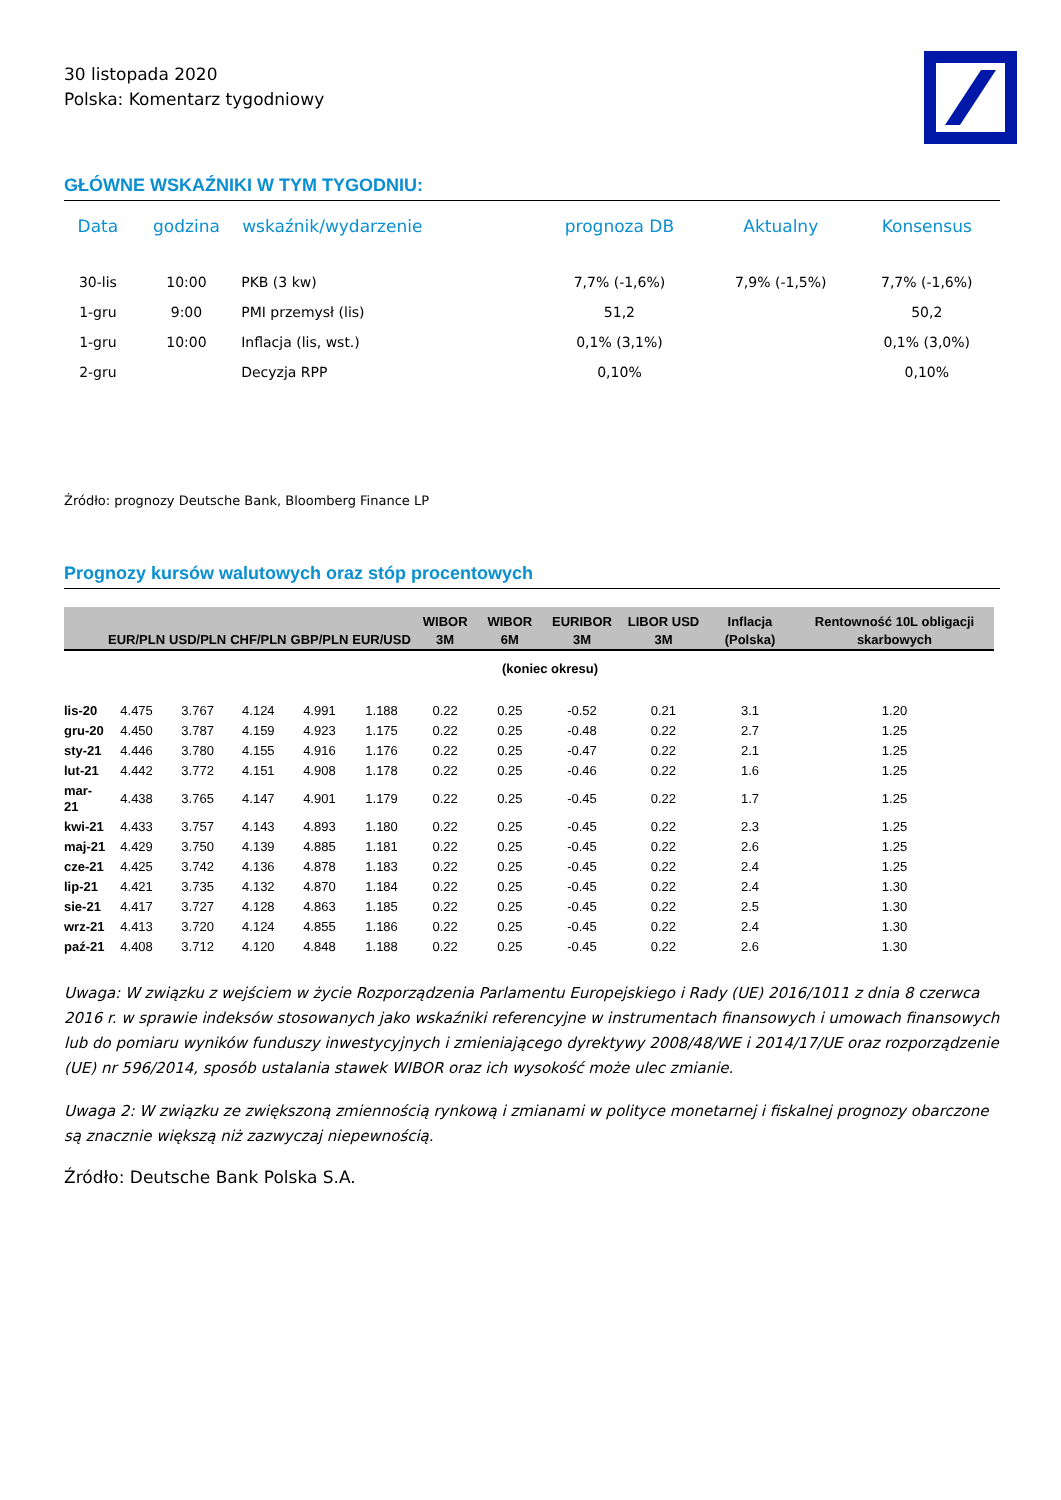30 listopada 2020
Polska: Komentarz tygodniowy
GŁÓWNE WSKAŹNIKI W TYM TYGODNIU:
| Data | godzina | wskaźnik/wydarzenie | prognoza DB | Aktualny | Konsensus |
| --- | --- | --- | --- | --- | --- |
| 30-lis | 10:00 | PKB (3 kw) | 7,7% (-1,6%) | 7,9% (-1,5%) | 7,7% (-1,6%) |
| 1-gru | 9:00 | PMI przemysł (lis) | 51,2 | | 50,2 |
| 1-gru | 10:00 | Inflacja (lis, wst.) | 0,1% (3,1%) | | 0,1% (3,0%) |
| 2-gru | | Decyzja RPP | 0,10% | | 0,10% |
Źródło: prognozy Deutsche Bank, Bloomberg Finance LP
Prognozy kursów walutowych oraz stóp procentowych
| | EUR/PLN | USD/PLN | CHF/PLN | GBP/PLN | EUR/USD | WIBOR 3M | WIBOR 6M | EURIBOR 3M | LIBOR USD 3M | Inflacja (Polska) | Rentowność 10L obligacji skarbowych |
| --- | --- | --- | --- | --- | --- | --- | --- | --- | --- | --- | --- |
| | (koniec okresu) | | | | | | | | | | |
| lis-20 | 4.475 | 3.767 | 4.124 | 4.991 | 1.188 | 0.22 | 0.25 | -0.52 | 0.21 | 3.1 | 1.20 |
| gru-20 | 4.450 | 3.787 | 4.159 | 4.923 | 1.175 | 0.22 | 0.25 | -0.48 | 0.22 | 2.7 | 1.25 |
| sty-21 | 4.446 | 3.780 | 4.155 | 4.916 | 1.176 | 0.22 | 0.25 | -0.47 | 0.22 | 2.1 | 1.25 |
| lut-21 | 4.442 | 3.772 | 4.151 | 4.908 | 1.178 | 0.22 | 0.25 | -0.46 | 0.22 | 1.6 | 1.25 |
| mar-21 | 4.438 | 3.765 | 4.147 | 4.901 | 1.179 | 0.22 | 0.25 | -0.45 | 0.22 | 1.7 | 1.25 |
| kwi-21 | 4.433 | 3.757 | 4.143 | 4.893 | 1.180 | 0.22 | 0.25 | -0.45 | 0.22 | 2.3 | 1.25 |
| maj-21 | 4.429 | 3.750 | 4.139 | 4.885 | 1.181 | 0.22 | 0.25 | -0.45 | 0.22 | 2.6 | 1.25 |
| cze-21 | 4.425 | 3.742 | 4.136 | 4.878 | 1.183 | 0.22 | 0.25 | -0.45 | 0.22 | 2.4 | 1.25 |
| lip-21 | 4.421 | 3.735 | 4.132 | 4.870 | 1.184 | 0.22 | 0.25 | -0.45 | 0.22 | 2.4 | 1.30 |
| sie-21 | 4.417 | 3.727 | 4.128 | 4.863 | 1.185 | 0.22 | 0.25 | -0.45 | 0.22 | 2.5 | 1.30 |
| wrz-21 | 4.413 | 3.720 | 4.124 | 4.855 | 1.186 | 0.22 | 0.25 | -0.45 | 0.22 | 2.4 | 1.30 |
| paź-21 | 4.408 | 3.712 | 4.120 | 4.848 | 1.188 | 0.22 | 0.25 | -0.45 | 0.22 | 2.6 | 1.30 |
Uwaga: W związku z wejściem w życie Rozporządzenia Parlamentu Europejskiego i Rady (UE) 2016/1011 z dnia 8 czerwca 2016 r. w sprawie indeksów stosowanych jako wskaźniki referencyjne w instrumentach finansowych i umowach finansowych lub do pomiaru wyników funduszy inwestycyjnych i zmieniającego dyrektywy 2008/48/WE i 2014/17/UE oraz rozporządzenie (UE) nr 596/2014, sposób ustalania stawek WIBOR oraz ich wysokość może ulec zmianie.
Uwaga 2: W związku ze zwiększoną zmiennością rynkową i zmianami w polityce monetarnej i fiskalnej prognozy obarczone są znacznie większą niż zazwyczaj niepewnością.
Źródło: Deutsche Bank Polska S.A.